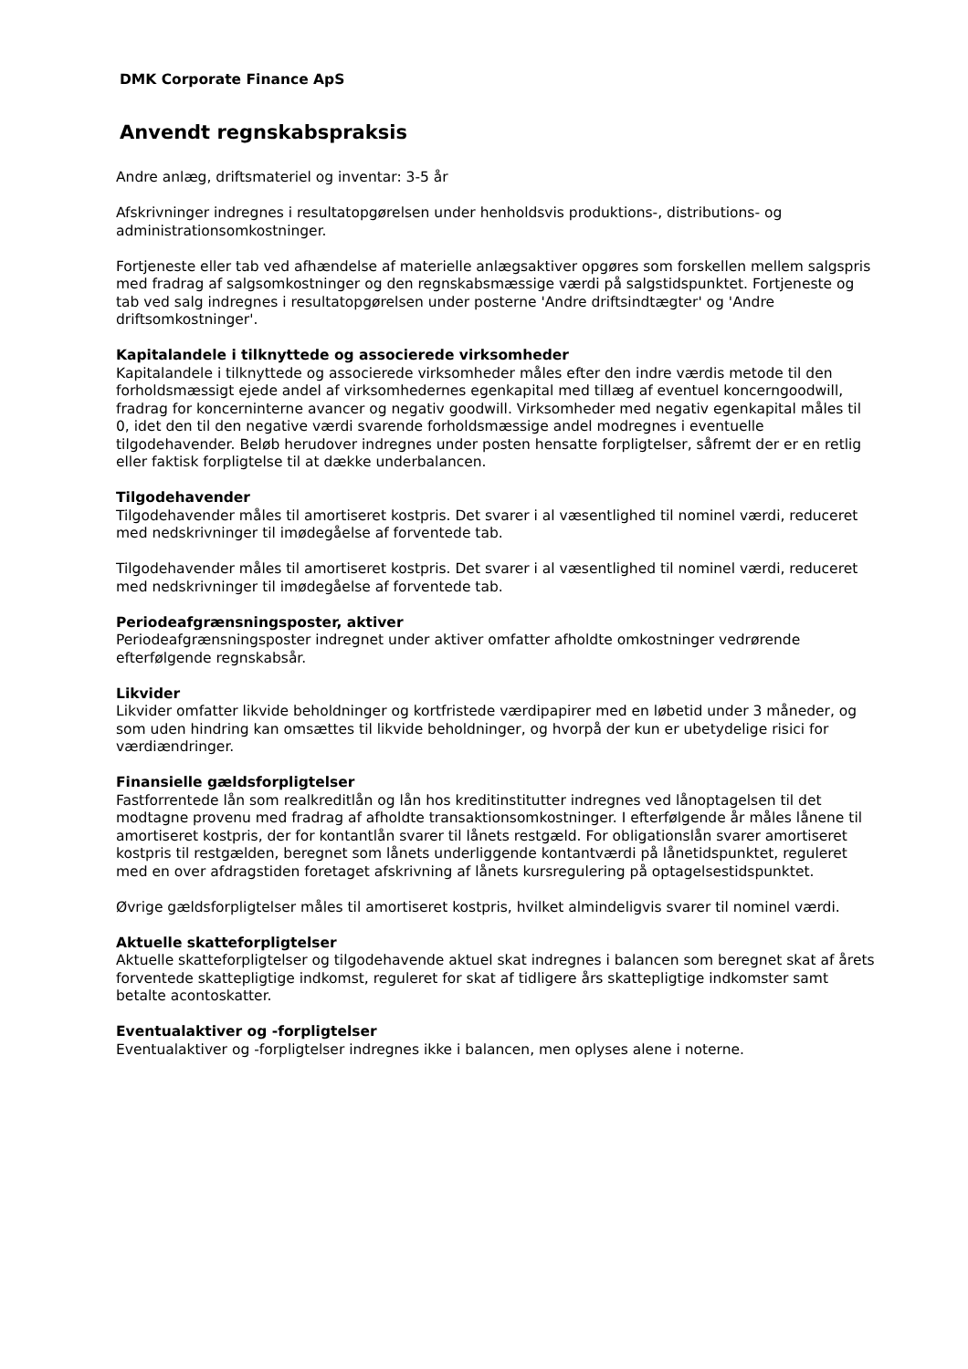DMK Corporate Finance ApS
Anvendt regnskabspraksis
Andre anlæg, driftsmateriel og inventar: 3-5 år
Afskrivninger indregnes i resultatopgørelsen under henholdsvis produktions-, distributions- og administrationsomkostninger.
Fortjeneste eller tab ved afhændelse af materielle anlægsaktiver opgøres som forskellen mellem salgspris med fradrag af salgsomkostninger og den regnskabsmæssige værdi på salgstidspunktet. Fortjeneste og tab ved salg indregnes i resultatopgørelsen under posterne 'Andre driftsindtægter' og 'Andre driftsomkostninger'.
Kapitalandele i tilknyttede og associerede virksomheder
Kapitalandele i tilknyttede og associerede virksomheder måles efter den indre værdis metode til den forholdsmæssigt ejede andel af virksomhedernes egenkapital med tillæg af eventuel koncerngoodwill, fradrag for koncerninterne avancer og negativ goodwill. Virksomheder med negativ egenkapital måles til 0, idet den til den negative værdi svarende forholdsmæssige andel modregnes i eventuelle tilgodehavender. Beløb herudover indregnes under posten hensatte forpligtelser, såfremt der er en retlig eller faktisk forpligtelse til at dække underbalancen.
Tilgodehavender
Tilgodehavender måles til amortiseret kostpris. Det svarer i al væsentlighed til nominel værdi, reduceret med nedskrivninger til imødegåelse af forventede tab.
Tilgodehavender måles til amortiseret kostpris. Det svarer i al væsentlighed til nominel værdi, reduceret med nedskrivninger til imødegåelse af forventede tab.
Periodeafgrænsningsposter, aktiver
Periodeafgrænsningsposter indregnet under aktiver omfatter afholdte omkostninger vedrørende efterfølgende regnskabsår.
Likvider
Likvider omfatter likvide beholdninger og kortfristede værdipapirer med en løbetid under 3 måneder, og som uden hindring kan omsættes til likvide beholdninger, og hvorpå der kun er ubetydelige risici for værdiændringer.
Finansielle gældsforpligtelser
Fastforrentede lån som realkreditlån og lån hos kreditinstitutter indregnes ved lånoptagelsen til det modtagne provenu med fradrag af afholdte transaktionsomkostninger. I efterfølgende år måles lånene til amortiseret kostpris, der for kontantlån svarer til lånets restgæld. For obligationslån svarer amortiseret kostpris til restgælden, beregnet som lånets underliggende kontantværdi på lånetidspunktet, reguleret med en over afdragstiden foretaget afskrivning af lånets kursregulering på optagelsestidspunktet.
Øvrige gældsforpligtelser måles til amortiseret kostpris, hvilket almindeligvis svarer til nominel værdi.
Aktuelle skatteforpligtelser
Aktuelle skatteforpligtelser og tilgodehavende aktuel skat indregnes i balancen som beregnet skat af årets forventede skattepligtige indkomst, reguleret for skat af tidligere års skattepligtige indkomster samt betalte acontoskatter.
Eventualaktiver og -forpligtelser
Eventualaktiver og -forpligtelser indregnes ikke i balancen, men oplyses alene i noterne.